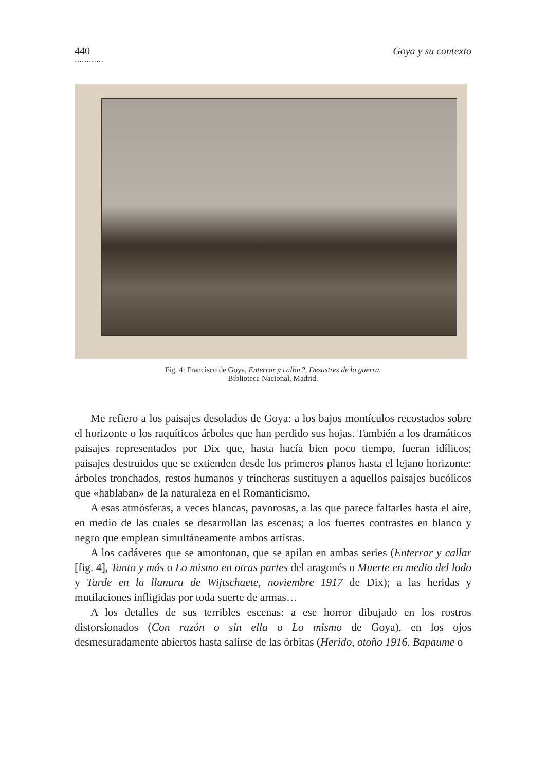440 Goya y su contexto
…………
Fig. 4: Francisco de Goya, Enterrar y callar?, Desastres de la guerra.
Biblioteca Nacional, Madrid.
Me refiero a los paisajes desolados de Goya: a los bajos montículos recostados sobre el horizonte o los raquíticos árboles que han perdido sus hojas. También a los dramáticos paisajes representados por Dix que, hasta hacía bien poco tiempo, fueran idílicos; paisajes destruidos que se extienden desde los primeros planos hasta el lejano horizonte: árboles tronchados, restos humanos y trincheras sustituyen a aquellos paisajes bucólicos que «hablaban» de la naturaleza en el Romanticismo.
A esas atmósferas, a veces blancas, pavorosas, a las que parece faltarles hasta el aire, en medio de las cuales se desarrollan las escenas; a los fuertes contrastes en blanco y negro que emplean simultáneamente ambos artistas.
A los cadáveres que se amontonan, que se apilan en ambas series (Enterrar y callar [fig. 4], Tanto y más o Lo mismo en otras partes del aragonés o Muerte en medio del lodo y Tarde en la llanura de Wijtschaete, noviembre 1917 de Dix); a las heridas y mutilaciones infligidas por toda suerte de armas…
A los detalles de sus terribles escenas: a ese horror dibujado en los rostros distorsionados (Con razón o sin ella o Lo mismo de Goya), en los ojos desmesuradamente abiertos hasta salirse de las órbitas (Herido, otoño 1916. Bapaume o